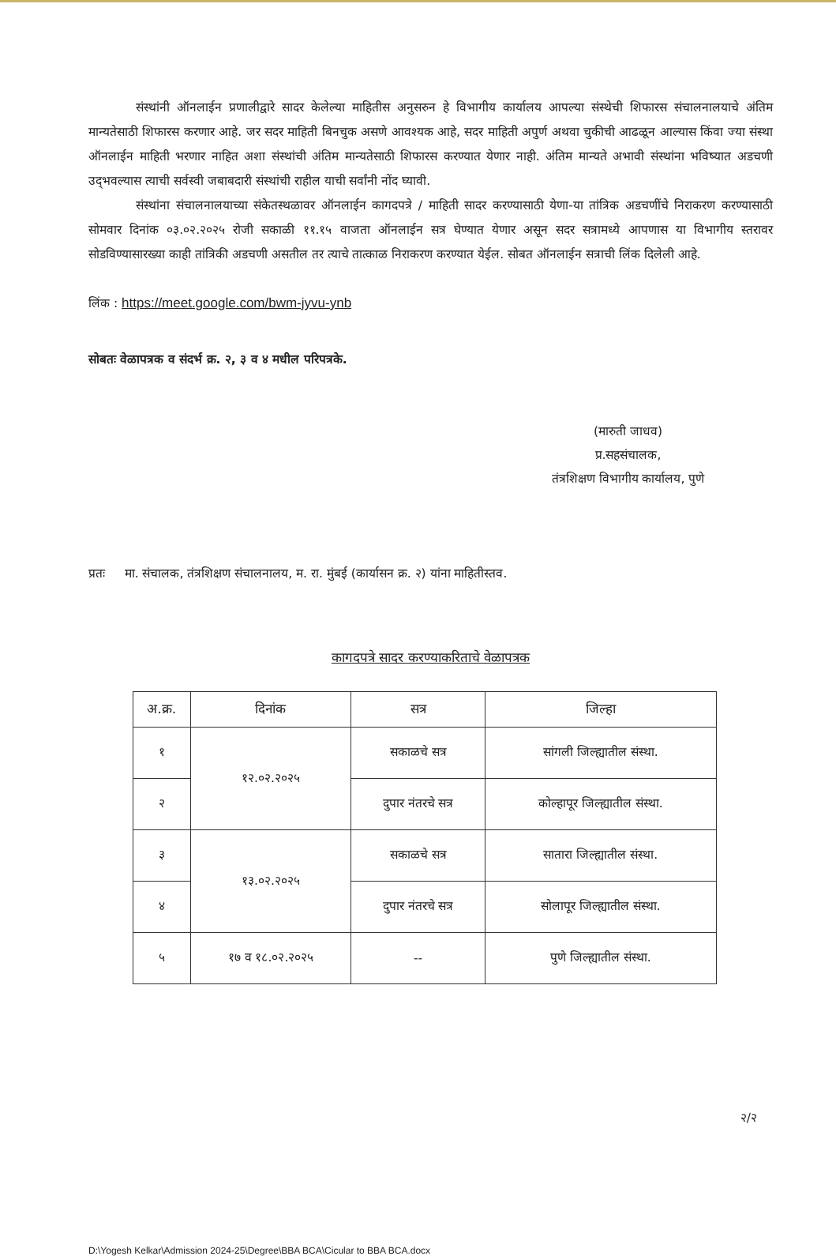संस्थांनी ऑनलाईन प्रणालीद्वारे सादर केलेल्या माहितीस अनुसरुन हे विभागीय कार्यालय आपल्या संस्थेची शिफारस संचालनालयाचे अंतिम मान्यतेसाठी शिफारस करणार आहे. जर सदर माहिती बिनचुक असणे आवश्यक आहे, सदर माहिती अपुर्ण अथवा चुकीची आढळून आल्यास किंवा ज्या संस्था ऑनलाईन माहिती भरणार नाहित अशा संस्थांची अंतिम मान्यतेसाठी शिफारस करण्यात येणार नाही. अंतिम मान्यते अभावी संस्थांना भविष्यात अडचणी उद्‌भवल्यास त्याची सर्वस्वी जबाबदारी संस्थांची राहील याची सर्वांनी नोंद घ्यावी.
संस्थांना संचालनालयाच्या संकेतस्थळावर ऑनलाईन कागदपत्रे / माहिती सादर करण्यासाठी येणा-या तांत्रिक अडचणींचे निराकरण करण्यासाठी सोमवार दिनांक ०३.०२.२०२५ रोजी सकाळी ११.१५ वाजता ऑनलाईन सत्र घेण्यात येणार असून सदर सत्रामध्ये आपणास या विभागीय स्तरावर सोडविण्यासारख्या काही तांत्रिकी अडचणी असतील तर त्याचे तात्काळ निराकरण करण्यात येईल. सोबत ऑनलाईन सत्राची लिंक दिलेली आहे.
लिंक : https://meet.google.com/bwm-jyvu-ynb
सोबतः वेळापत्रक व संदर्भ क्र. २, ३ व ४ मधील परिपत्रके.
(मारुती जाधव)
प्र.सहसंचालक,
तंत्रशिक्षण विभागीय कार्यालय, पुणे
प्रतः मा. संचालक, तंत्रशिक्षण संचालनालय, म. रा. मुंबई (कार्यासन क्र. २) यांना माहितीस्तव.
कागदपत्रे सादर करण्याकरिताचे वेळापत्रक
| अ.क्र. | दिनांक | सत्र | जिल्हा |
| --- | --- | --- | --- |
| १ | १२.०२.२०२५ | सकाळचे सत्र | सांगली जिल्ह्यातील संस्था. |
| २ | | दुपार नंतरचे सत्र | कोल्हापूर जिल्ह्यातील संस्था. |
| ३ | १३.०२.२०२५ | सकाळचे सत्र | सातारा जिल्ह्यातील संस्था. |
| ४ | | दुपार नंतरचे सत्र | सोलापूर जिल्ह्यातील संस्था. |
| ५ | १७ व १८.०२.२०२५ | -- | पुणे जिल्ह्यातील संस्था. |
२/२
D:\Yogesh Kelkar\Admission 2024-25\Degree\BBA BCA\Cicular to BBA BCA.docx